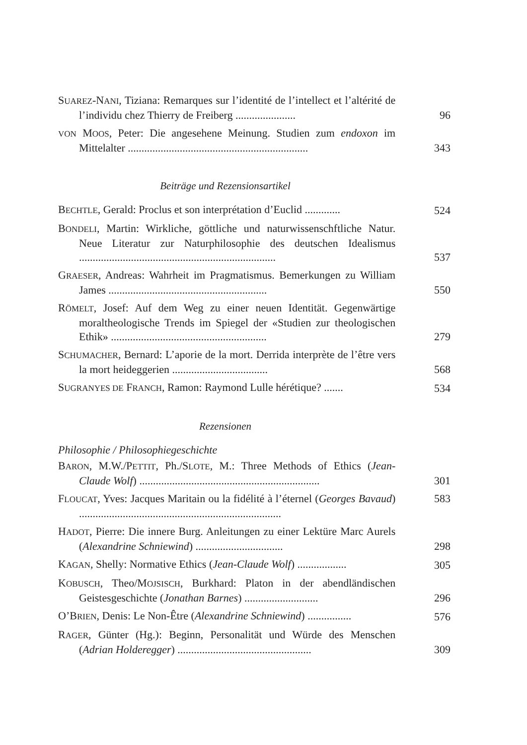SUAREZ-NANI, Tiziana: Remarques sur l’identité de l’intellect et l’altérité de l’individu chez Thierry de Freiberg ......................
96
VON MOOS, Peter: Die angesehene Meinung. Studien zum endoxon im Mittelalter ..................................................................
343
Beiträge und Rezensionsartikel
BECHTLE, Gerald: Proclus et son interprétation d’Euclid .............
524
BONDELI, Martin: Wirkliche, göttliche und naturwissenschftliche Natur. Neue Literatur zur Naturphilosophie des deutschen Idealismus ........................................................................
537
GRAESER, Andreas: Wahrheit im Pragmatismus. Bemerkungen zu William James ..........................................................
550
RÖMELT, Josef: Auf dem Weg zu einer neuen Identität. Gegenwärtige moraltheologische Trends im Spiegel der «Studien zur theologischen Ethik» .........................................................
279
SCHUMACHER, Bernard: L’aporie de la mort. Derrida interprète de l’être vers la mort heideggerien ...................................
568
SUGRANYES DE FRANCH, Ramon: Raymond Lulle hérétique? .......
534
Rezensionen
Philosophie / Philosophiegeschichte
BARON, M.W./PETTIT, Ph./SLOTE, M.: Three Methods of Ethics (Jean-Claude Wolf) ..................................................................
301
FLOUCAT, Yves: Jacques Maritain ou la fidélité à l’éternel (Georges Bavaud) ..........................................................................
583
HADOT, Pierre: Die innere Burg. Anleitungen zu einer Lektüre Marc Aurels (Alexandrine Schniewind) ................................
298
KAGAN, Shelly: Normative Ethics (Jean-Claude Wolf) ..................
305
KOBUSCH, Theo/MOJSISCH, Burkhard: Platon in der abendländischen Geistesgeschichte (Jonathan Barnes) ...........................
296
O’BRIEN, Denis: Le Non-Être (Alexandrine Schniewind) ................
576
RAGER, Günter (Hg.): Beginn, Personalität und Würde des Menschen (Adrian Holderegger) .................................................
309